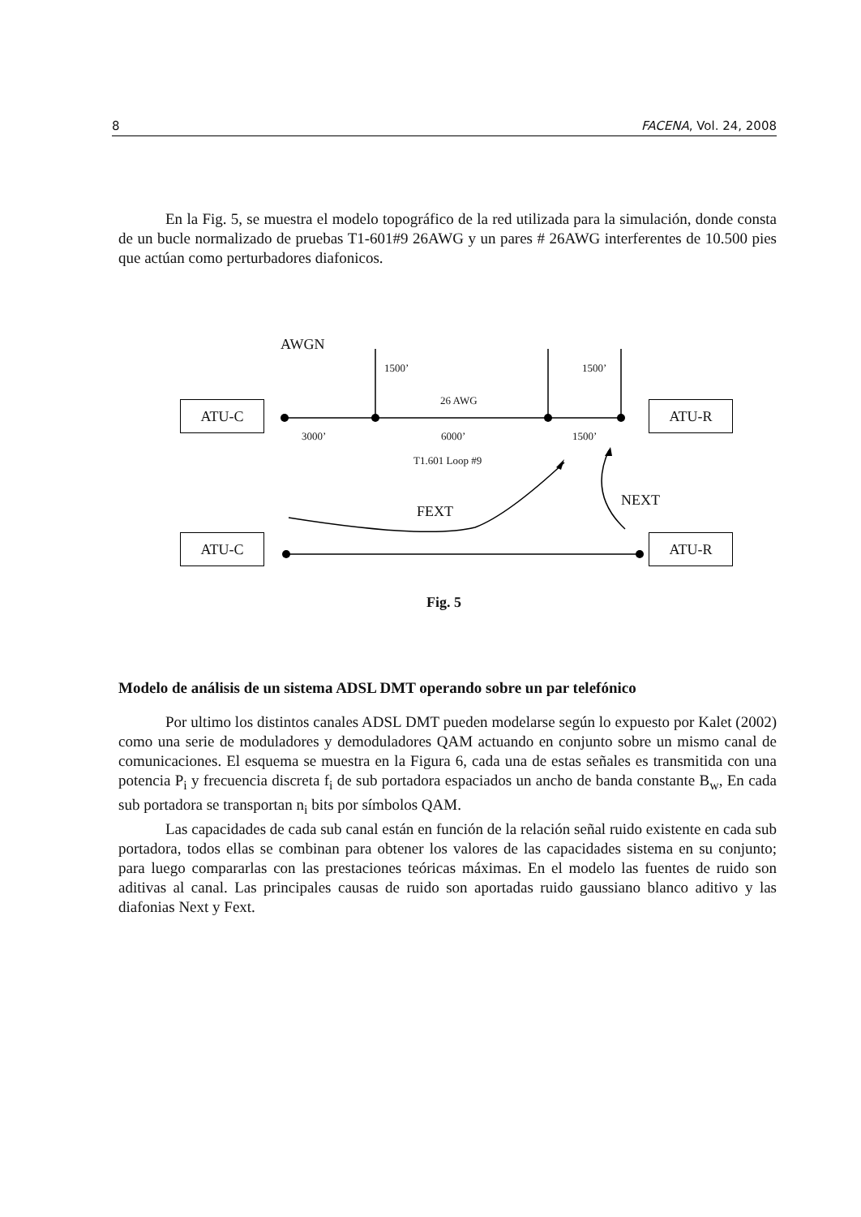8 FACENA, Vol. 24, 2008
En la Fig. 5, se muestra el modelo topográfico de la red utilizada para la simulación, donde consta de un bucle normalizado de pruebas T1-601#9 26AWG y un pares # 26AWG interferentes de 10.500 pies que actúan como perturbadores diafonicos.
AWGN
1500’ 1500’
26 AWG
ATU-C ATU-R
3000’ 6000’ 1500’
T1.601 Loop #9
NEXT
FEXT
ATU-C ATU-R
Fig. 5
Modelo de análisis de un sistema ADSL DMT operando sobre un par telefónico
Por ultimo los distintos canales ADSL DMT pueden modelarse según lo expuesto por Kalet (2002) como una serie de moduladores y demoduladores QAM actuando en conjunto sobre un mismo canal de comunicaciones. El esquema se muestra en la Figura 6, cada una de estas señales es transmitida con una potencia P<sub>i</sub> y frecuencia discreta f<sub>i</sub> de sub portadora espaciados un ancho de banda constante B<sub>w</sub>, En cada sub portadora se transportan n<sub>i</sub> bits por símbolos QAM.
Las capacidades de cada sub canal están en función de la relación señal ruido existente en cada sub portadora, todos ellas se combinan para obtener los valores de las capacidades sistema en su conjunto; para luego compararlas con las prestaciones teóricas máximas. En el modelo las fuentes de ruido son aditivas al canal. Las principales causas de ruido son aportadas ruido gaussiano blanco aditivo y las diafonias Next y Fext.